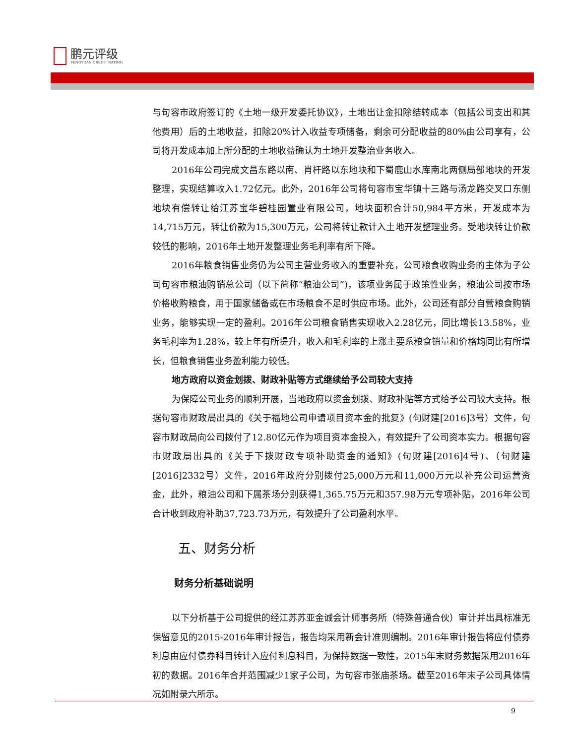鹏元评级
PENGYUAN CREDIT RATING
与句容市政府签订的《土地一级开发委托协议》，土地出让金扣除结转成本（包括公司支出和其他费用）后的土地收益，扣除20%计入收益专项储备，剩余可分配收益的80%由公司享有，公司将开发成本加上所分配的土地收益确认为土地开发整治业务收入。
2016年公司完成文昌东路以南、肖杆路以东地块和下蜀鹿山水库南北两侧局部地块的开发整理，实现结算收入1.72亿元。此外，2016年公司将句容市宝华镇十三路与汤龙路交叉口东侧地块有偿转让给江苏宝华碧桂园置业有限公司，地块面积合计50,984平方米，开发成本为14,715万元，转让价款为15,300万元，公司将转让款计入土地开发整理业务。受地块转让价款较低的影响，2016年土地开发整理业务毛利率有所下降。
2016年粮食销售业务仍为公司主营业务收入的重要补充，公司粮食收购业务的主体为子公司句容市粮油购销总公司（以下简称“粮油公司”)，该项业务属于政策性业务，粮油公司按市场价格收购粮食，用于国家储备或在市场粮食不足时供应市场。此外，公司还有部分自营粮食购销业务，能够实现一定的盈利。2016年公司粮食销售实现收入2.28亿元，同比增长13.58%，业务毛利率为1.28%，较上年有所提升，收入和毛利率的上涨主要系粮食销量和价格均同比有所增长，但粮食销售业务盈利能力较低。
地方政府以资金划拨、财政补贴等方式继续给予公司较大支持
为保障公司业务的顺利开展，当地政府以资金划拨、财政补贴等方式给予公司较大支持。根据句容市财政局出具的《关于福地公司申请项目资本金的批复》(句财建[2016]3号）文件，句容市财政局向公司拨付了12.80亿元作为项目资本金投入，有效提升了公司资本实力。根据句容市财政局出具的《关于下拨财政专项补助资金的通知》(句财建[2016]4号)、（句财建[2016]2332号）文件，2016年政府分别拨付25,000万元和11,000万元以补充公司运营资金，此外，粮油公司和下属茶场分别获得1,365.75万元和357.98万元专项补贴，2016年公司合计收到政府补助37,723.73万元，有效提升了公司盈利水平。
五、财务分析
财务分析基础说明
以下分析基于公司提供的经江苏苏亚金诚会计师事务所（特殊普通合伙）审计并出具标准无保留意见的2015-2016年审计报告，报告均采用新会计准则编制。2016年审计报告将应付债券利息由应付债券科目转计入应付利息科目，为保持数据一致性，2015年末财务数据采用2016年初的数据。2016年合并范围减少1家子公司，为句容市张庙茶场。截至2016年末子公司具体情况如附录六所示。
9